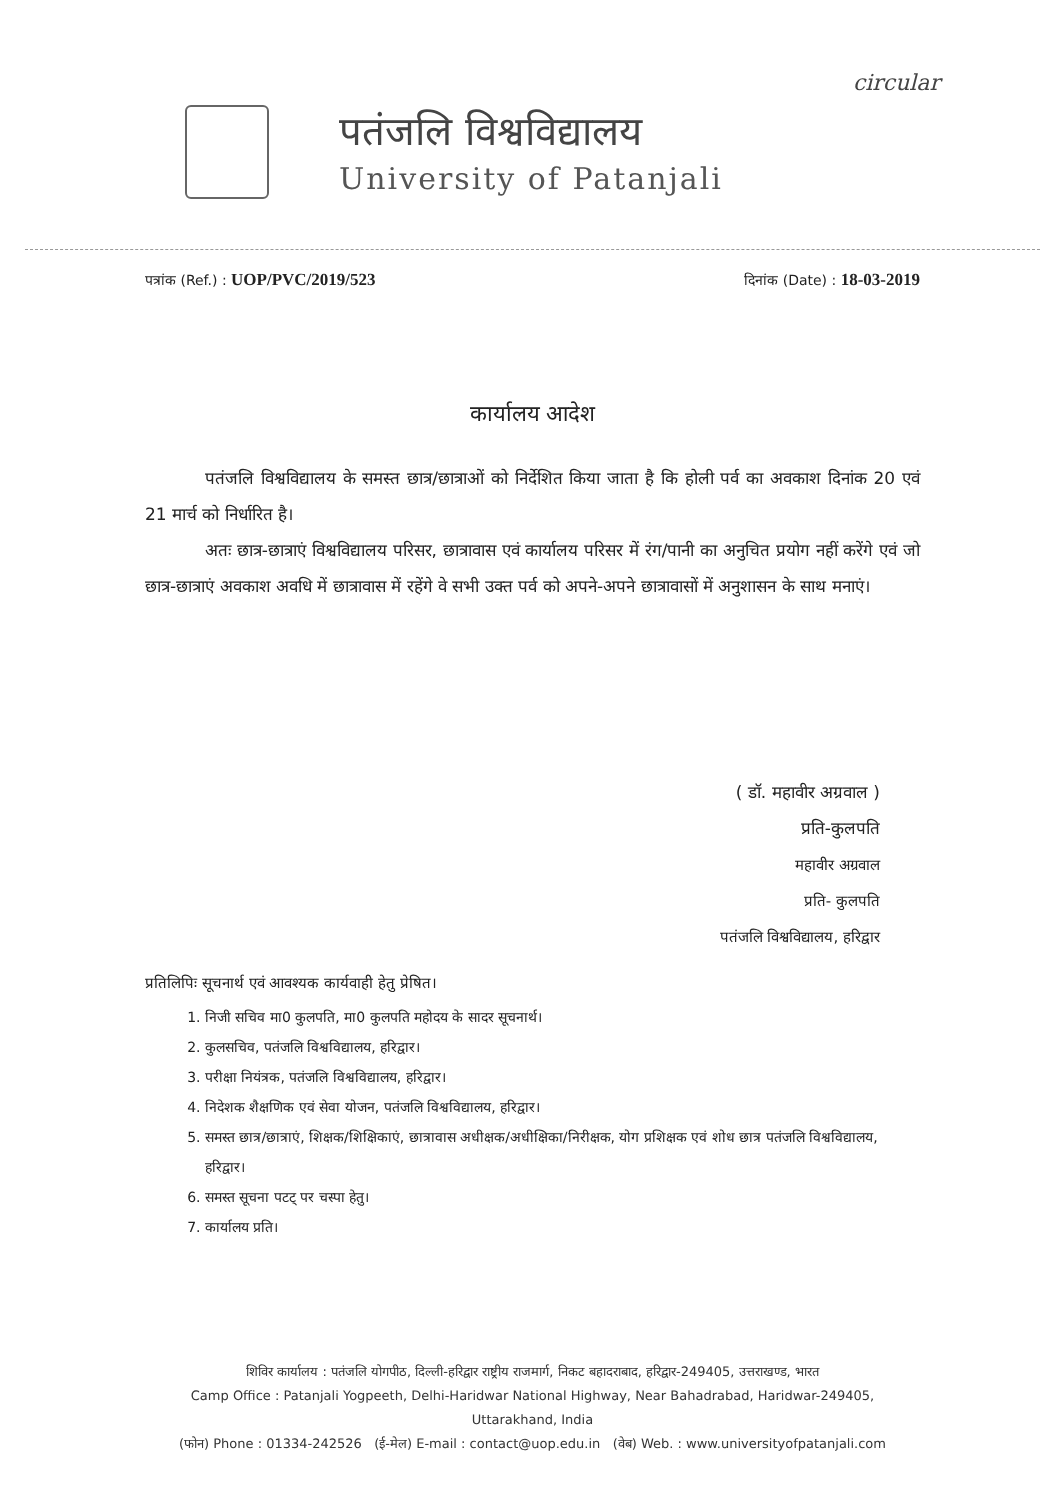circular
पतंजलि विश्वविद्यालय
University of Patanjali
पत्रांक (Ref.) : UOP/PVC/2019/523
दिनांक (Date) : 18-03-2019
कार्यालय आदेश
पतंजलि विश्वविद्यालय के समस्त छात्र/छात्राओं को निर्देशित किया जाता है कि होली पर्व का अवकाश दिनांक 20 एवं 21 मार्च को निर्धारित है।
अतः छात्र-छात्राएं विश्वविद्यालय परिसर, छात्रावास एवं कार्यालय परिसर में रंग/पानी का अनुचित प्रयोग नहीं करेंगे एवं जो छात्र-छात्राएं अवकाश अवधि में छात्रावास में रहेंगे वे सभी उक्त पर्व को अपने-अपने छात्रावासों में अनुशासन के साथ मनाएं।
( डॉ. महावीर अग्रवाल )
प्रति-कुलपति
महावीर अग्रवाल
प्रति- कुलपति
पतंजलि विश्वविद्यालय, हरिद्वार
प्रतिलिपिः सूचनार्थ एवं आवश्यक कार्यवाही हेतु प्रेषित।
1. निजी सचिव मा0 कुलपति, मा0 कुलपति महोदय के सादर सूचनार्थ।
2. कुलसचिव, पतंजलि विश्वविद्यालय, हरिद्वार।
3. परीक्षा नियंत्रक, पतंजलि विश्वविद्यालय, हरिद्वार।
4. निदेशक शैक्षणिक एवं सेवा योजन, पतंजलि विश्वविद्यालय, हरिद्वार।
5. समस्त छात्र/छात्राएं, शिक्षक/शिक्षिकाएं, छात्रावास अधीक्षक/अधीक्षिका/निरीक्षक, योग प्रशिक्षक एवं शोध छात्र पतंजलि विश्वविद्यालय, हरिद्वार।
6. समस्त सूचना पटट् पर चस्पा हेतु।
7. कार्यालय प्रति।
शिविर कार्यालय : पतंजलि योगपीठ, दिल्ली-हरिद्वार राष्ट्रीय राजमार्ग, निकट बहादराबाद, हरिद्वार-249405, उत्तराखण्ड, भारत
Camp Office : Patanjali Yogpeeth, Delhi-Haridwar National Highway, Near Bahadrabad, Haridwar-249405, Uttarakhand, India
(फोन) Phone : 01334-242526 (ई-मेल) E-mail : contact@uop.edu.in (वेब) Web. : www.universityofpatanjali.com